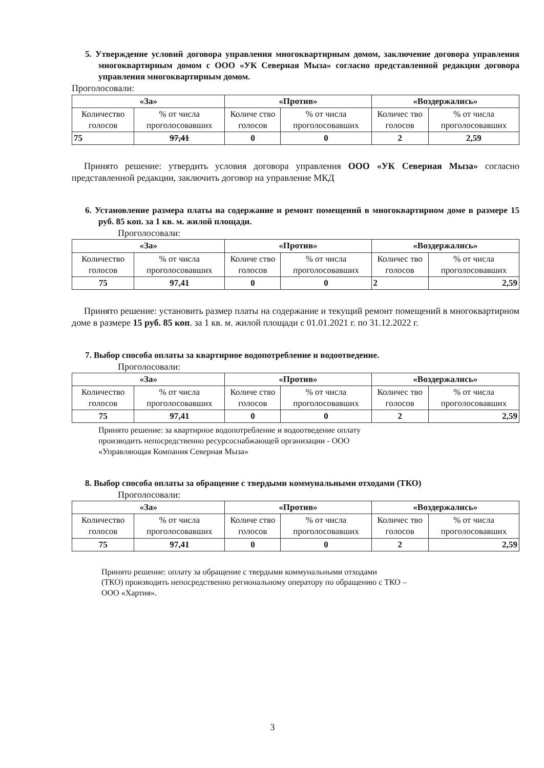5. Утверждение условий договора управления многоквартирным домом, заключение договора управления многоквартирным домом с ООО «УК Северная Мыза» согласно представленной редакции договора управления многоквартирным домом.
Проголосовали:
| «За» | | «Против» | | «Воздержались» | |
| --- | --- | --- | --- | --- | --- |
| Количество голосов | % от числа проголосовавших | Количе ство голосов | % от числа проголосовавших | Количес тво голосов | % от числа проголосовавших |
| 75 | 97,41 | 0 | 0 | 2 | 2,59 |
Принято решение: утвердить условия договора управления ООО «УК Северная Мыза» согласно представленной редакции, заключить договор на управление МКД
6. Установление размера платы на содержание и ремонт помещений в многоквартирном доме в размере 15 руб. 85 коп. за 1 кв. м. жилой площади.
Проголосовали:
| «За» | | «Против» | | «Воздержались» | |
| --- | --- | --- | --- | --- | --- |
| Количество голосов | % от числа проголосовавших | Количе ство голосов | % от числа проголосовавших | Количес тво голосов | % от числа проголосовавших |
| 75 | 97,41 | 0 | 0 | 2 | 2,59 |
Принято решение: установить размер платы на содержание и текущий ремонт помещений в многоквартирном доме в размере 15 руб. 85 коп. за 1 кв. м. жилой площади с 01.01.2021 г. по 31.12.2022 г.
7. Выбор способа оплаты за квартирное водопотребление и водоотведение.
Проголосовали:
| «За» | | «Против» | | «Воздержались» | |
| --- | --- | --- | --- | --- | --- |
| Количество голосов | % от числа проголосовавших | Количе ство голосов | % от числа проголосовавших | Количес тво голосов | % от числа проголосовавших |
| 75 | 97,41 | 0 | 0 | 2 | 2,59 |
Принято решение: за квартирное водопотребление и водоотведение оплату
производить непосредственно ресурсоснабжающей организации - ООО
«Управляющая Компания Северная Мыза»
8. Выбор способа оплаты за обращение с твердыми коммунальными отходами (ТКО)
Проголосовали:
| «За» | | «Против» | | «Воздержались» | |
| --- | --- | --- | --- | --- | --- |
| Количество голосов | % от числа проголосовавших | Количе ство голосов | % от числа проголосовавших | Количес тво голосов | % от числа проголосовавших |
| 75 | 97,41 | 0 | 0 | 2 | 2,59 |
Принято решение: оплату за обращение с твердыми коммунальными отходами
(ТКО) производить непосредственно региональному оператору по обращению с ТКО –
ООО «Хартия».
3